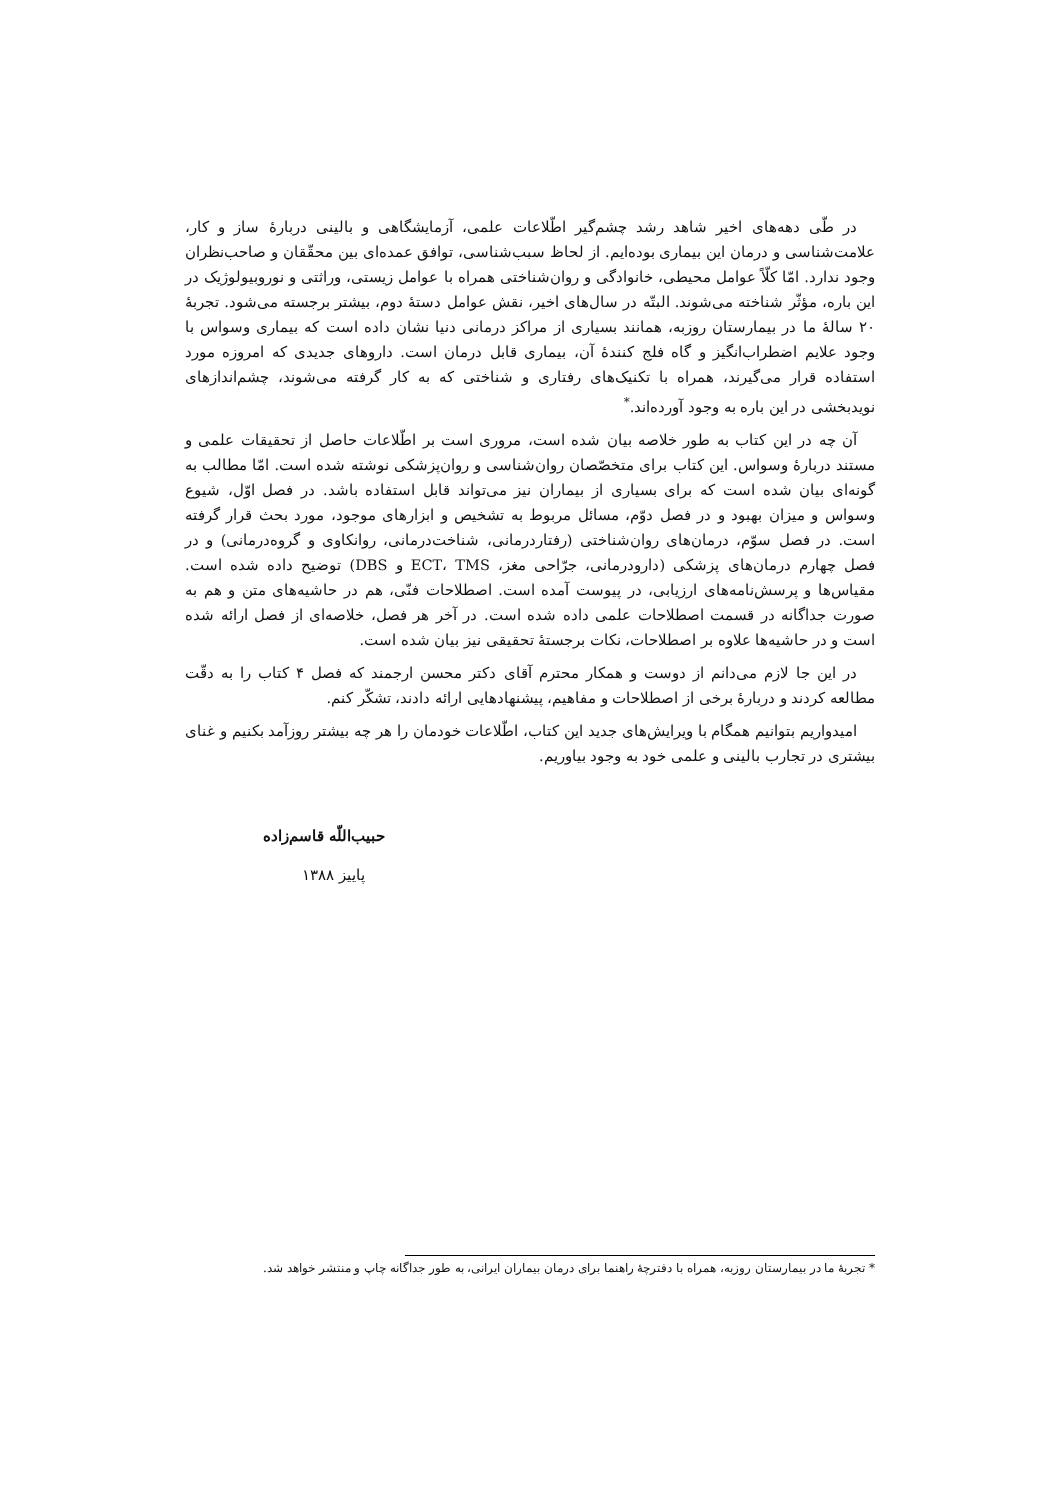در طّی دهه‌های اخیر شاهد رشد چشم‌گیر اطّلاعات علمی، آزمایشگاهی و بالینی دربارهٔ ساز و کار، علامت‌شناسی و درمان این بیماری بوده‌ایم. از لحاظ سبب‌شناسی، توافق عمده‌ای بین محقّقان و صاحب‌نظران وجود ندارد. امّا کلّاً عوامل محیطی، خانوادگی و روان‌شناختی همراه با عوامل زیستی، وراثتی و نوروبیولوژیک در این باره، مؤثّر شناخته می‌شوند. البتّه در سال‌های اخیر، نقش عوامل دستهٔ دوم، بیشتر برجسته می‌شود. تجربهٔ ۲۰ سالهٔ ما در بیمارستان روزبه، همانند بسیاری از مراکز درمانی دنیا نشان داده است که بیماری وسواس با وجود علایم اضطراب‌انگیز و گاه فلج کنندهٔ آن، بیماری قابل درمان است. داروهای جدیدی که امروزه مورد استفاده قرار می‌گیرند، همراه با تکنیک‌های رفتاری و شناختی که به کار گرفته می‌شوند، چشم‌اندازهای نویدبخشی در این باره به وجود آورده‌اند.<sup>*</sup>
آن چه در این کتاب به طور خلاصه بیان شده است، مروری است بر اطّلاعات حاصل از تحقیقات علمی و مستند دربارهٔ وسواس. این کتاب برای متخصّصان روان‌شناسی و روان‌پزشکی نوشته شده است. امّا مطالب به گونه‌ای بیان شده است که برای بسیاری از بیماران نیز می‌تواند قابل استفاده باشد. در فصل اوّل، شیوع وسواس و میزان بهبود و در فصل دوّم، مسائل مربوط به تشخیص و ابزارهای موجود، مورد بحث قرار گرفته است. در فصل سوّم، درمان‌های روان‌شناختی (رفتاردرمانی، شناخت‌درمانی، روانکاوی و گروه‌درمانی) و در فصل چهارم درمان‌های پزشکی (دارودرمانی، جرّاحی مغز، ECT، TMS و DBS) توضیح داده شده است. مقیاس‌ها و پرسش‌نامه‌های ارزیابی، در پیوست آمده است. اصطلاحات فنّی، هم در حاشیه‌های متن و هم به صورت جداگانه در قسمت اصطلاحات علمی داده شده است. در آخر هر فصل، خلاصه‌ای از فصل ارائه شده است و در حاشیه‌ها علاوه بر اصطلاحات، نکات برجستهٔ تحقیقی نیز بیان شده است.
در این جا لازم می‌دانم از دوست و همکار محترم آقای دکتر محسن ارجمند که فصل ۴ کتاب را به دقّت مطالعه کردند و دربارهٔ برخی از اصطلاحات و مفاهیم، پیشنهادهایی ارائه دادند، تشکّر کنم.
امیدواریم بتوانیم همگام با ویرایش‌های جدید این کتاب، اطّلاعات خودمان را هر چه بیشتر روزآمد بکنیم و غنای بیشتری در تجارب بالینی و علمی خود به وجود بیاوریم.
حبیب‌اللّه قاسم‌زاده
پاییز ۱۳۸۸
* تجربهٔ ما در بیمارستان روزبه، همراه با دفترچهٔ راهنما برای درمان بیماران ایرانی، به طور جداگانه چاپ و منتشر خواهد شد.